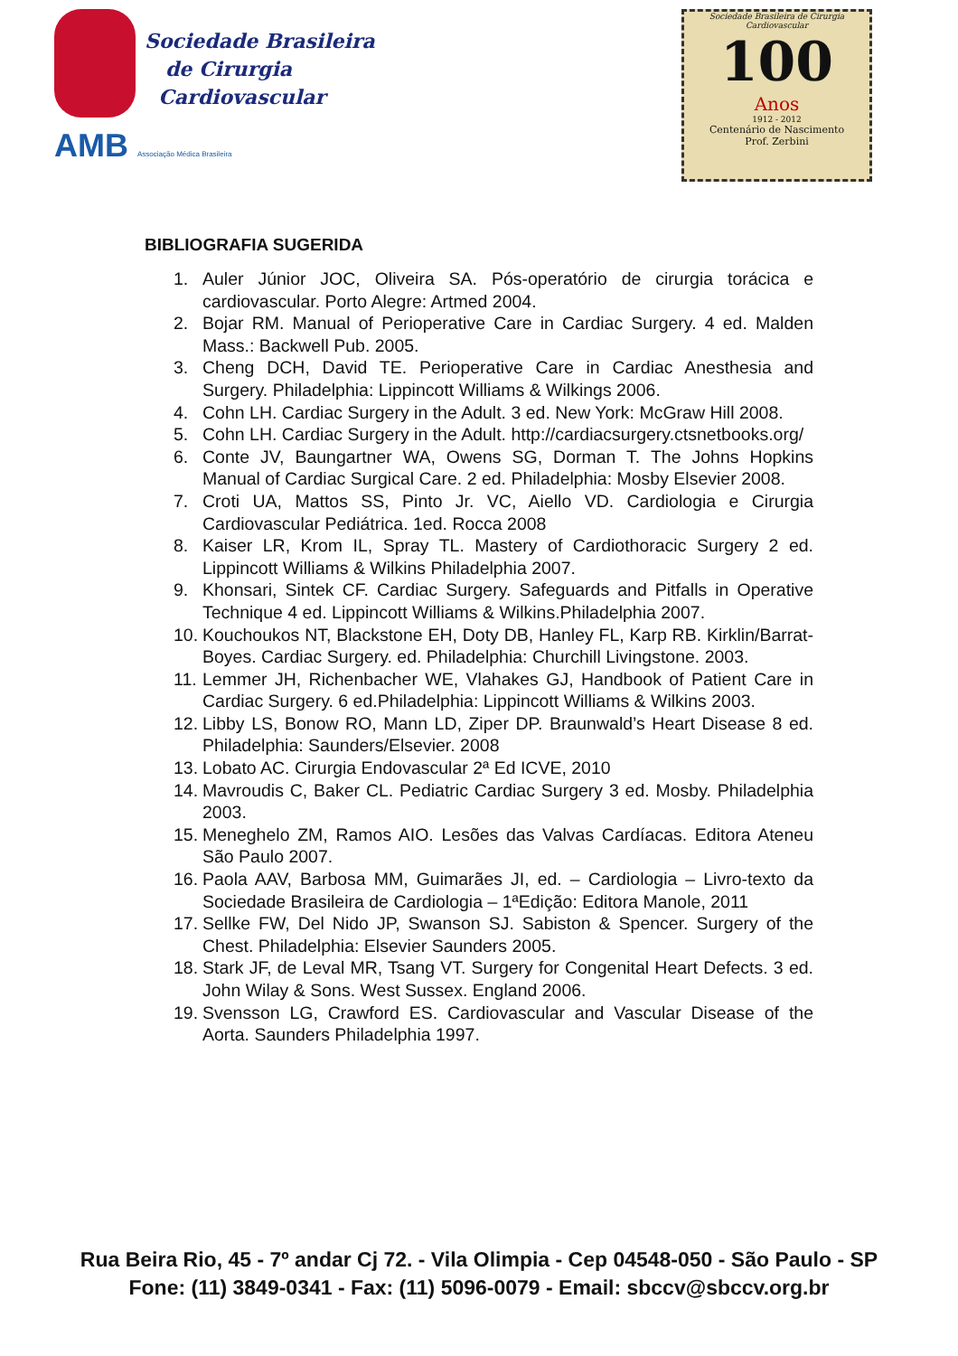Sociedade Brasileira
de Cirurgia
Cardiovascular
AMB Associação Médica Brasileira
Sociedade Brasileira de Cirurgia Cardiovascular
100
Anos
1912 - 2012
Centenário de Nascimento
Prof. Zerbini
BIBLIOGRAFIA SUGERIDA
1. Auler Júnior JOC, Oliveira SA. Pós-operatório de cirurgia torácica e cardiovascular. Porto Alegre: Artmed 2004.
2. Bojar RM. Manual of Perioperative Care in Cardiac Surgery. 4 ed. Malden Mass.: Backwell Pub. 2005.
3. Cheng DCH, David TE. Perioperative Care in Cardiac Anesthesia and Surgery. Philadelphia: Lippincott Williams & Wilkings 2006.
4. Cohn LH. Cardiac Surgery in the Adult. 3 ed. New York: McGraw Hill 2008.
5. Cohn LH. Cardiac Surgery in the Adult. http://cardiacsurgery.ctsnetbooks.org/
6. Conte JV, Baungartner WA, Owens SG, Dorman T. The Johns Hopkins Manual of Cardiac Surgical Care. 2 ed. Philadelphia: Mosby Elsevier 2008.
7. Croti UA, Mattos SS, Pinto Jr. VC, Aiello VD. Cardiologia e Cirurgia Cardiovascular Pediátrica. 1ed. Rocca 2008
8. Kaiser LR, Krom IL, Spray TL. Mastery of Cardiothoracic Surgery 2 ed. Lippincott Williams & Wilkins Philadelphia 2007.
9. Khonsari, Sintek CF. Cardiac Surgery. Safeguards and Pitfalls in Operative Technique 4 ed. Lippincott Williams & Wilkins.Philadelphia 2007.
10. Kouchoukos NT, Blackstone EH, Doty DB, Hanley FL, Karp RB. Kirklin/Barrat-Boyes. Cardiac Surgery. ed. Philadelphia: Churchill Livingstone. 2003.
11. Lemmer JH, Richenbacher WE, Vlahakes GJ, Handbook of Patient Care in Cardiac Surgery. 6 ed.Philadelphia: Lippincott Williams & Wilkins 2003.
12. Libby LS, Bonow RO, Mann LD, Ziper DP. Braunwald’s Heart Disease 8 ed. Philadelphia: Saunders/Elsevier. 2008
13. Lobato AC. Cirurgia Endovascular 2ª Ed ICVE, 2010
14. Mavroudis C, Baker CL. Pediatric Cardiac Surgery 3 ed. Mosby. Philadelphia 2003.
15. Meneghelo ZM, Ramos AIO. Lesões das Valvas Cardíacas. Editora Ateneu São Paulo 2007.
16. Paola AAV, Barbosa MM, Guimarães JI, ed. – Cardiologia – Livro-texto da Sociedade Brasileira de Cardiologia – 1ªEdição: Editora Manole, 2011
17. Sellke FW, Del Nido JP, Swanson SJ. Sabiston & Spencer. Surgery of the Chest. Philadelphia: Elsevier Saunders 2005.
18. Stark JF, de Leval MR, Tsang VT. Surgery for Congenital Heart Defects. 3 ed. John Wilay & Sons. West Sussex. England 2006.
19. Svensson LG, Crawford ES. Cardiovascular and Vascular Disease of the Aorta. Saunders Philadelphia 1997.
Rua Beira Rio, 45 - 7º andar Cj 72. - Vila Olimpia - Cep 04548-050 - São Paulo - SP
Fone: (11) 3849-0341 - Fax: (11) 5096-0079 - Email: sbccv@sbccv.org.br